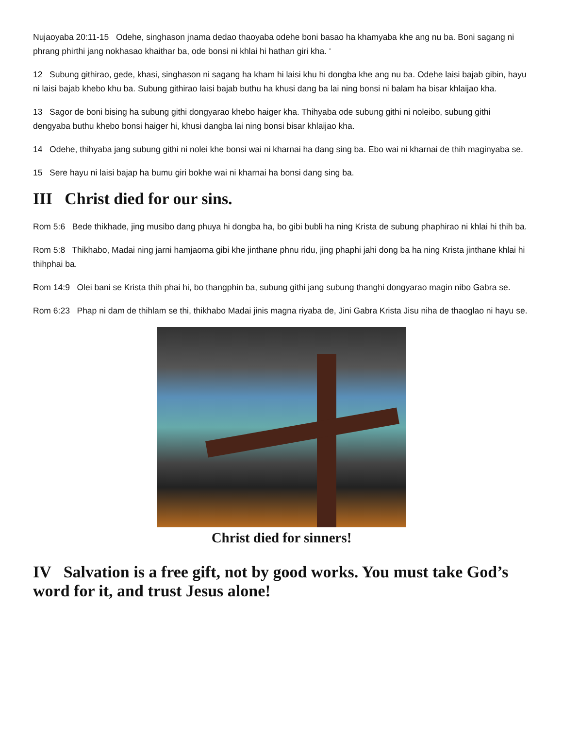Nujaoyaba 20:11-15 Odehe, singhason jnama dedao thaoyaba odehe boni basao ha khamyaba khe ang nu ba. Boni sagang ni phrang phirthi jang nokhasao khaithar ba, ode bonsi ni khlai hi hathan giri kha. ‘
12 Subung githirao, gede, khasi, singhason ni sagang ha kham hi laisi khu hi dongba khe ang nu ba. Odehe laisi bajab gibin, hayu ni laisi bajab khebo khu ba. Subung githirao laisi bajab buthu ha khusi dang ba lai ning bonsi ni balam ha bisar khlaijao kha.
13 Sagor de boni bising ha subung githi dongyarao khebo haiger kha. Thihyaba ode subung githi ni noleibo, subung githi dengyaba buthu khebo bonsi haiger hi, khusi dangba lai ning bonsi bisar khlaijao kha.
14 Odehe, thihyaba jang subung githi ni nolei khe bonsi wai ni kharnai ha dang sing ba. Ebo wai ni kharnai de thih maginyaba se.
15 Sere hayu ni laisi bajap ha bumu giri bokhe wai ni kharnai ha bonsi dang sing ba.
III Christ died for our sins.
Rom 5:6 Bede thikhade, jing musibo dang phuya hi dongba ha, bo gibi bubli ha ning Krista de subung phaphirao ni khlai hi thih ba.
Rom 5:8 Thikhabo, Madai ning jarni hamjaoma gibi khe jinthane phnu ridu, jing phaphi jahi dong ba ha ning Krista jinthane khlai hi thihphai ba.
Rom 14:9 Olei bani se Krista thih phai hi, bo thangphin ba, subung githi jang subung thanghi dongyarao magin nibo Gabra se.
Rom 6:23 Phap ni dam de thihlam se thi, thikhabo Madai jinis magna riyaba de, Jini Gabra Krista Jisu niha de thaoglao ni hayu se.
Christ died for sinners!
IV Salvation is a free gift, not by good works. You must take God’s word for it, and trust Jesus alone!